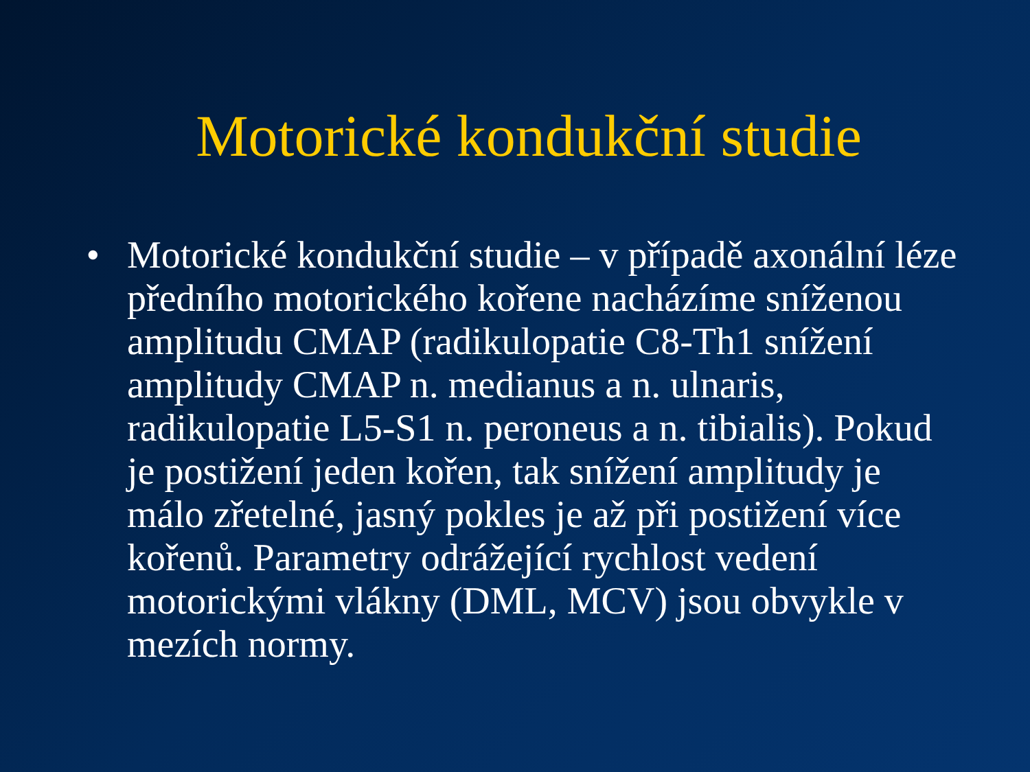Motorické kondukční studie
• Motorické kondukční studie – v případě axonální léze předního motorického kořene nacházíme sníženou amplitudu CMAP (radikulopatie C8-Th1 snížení amplitudy CMAP n. medianus a n. ulnaris, radikulopatie L5-S1 n. peroneus a n. tibialis). Pokud je postižení jeden kořen, tak snížení amplitudy je málo zřetelné, jasný pokles je až při postižení více kořenů. Parametry odrážející rychlost vedení motorickými vlákny (DML, MCV) jsou obvykle v mezích normy.